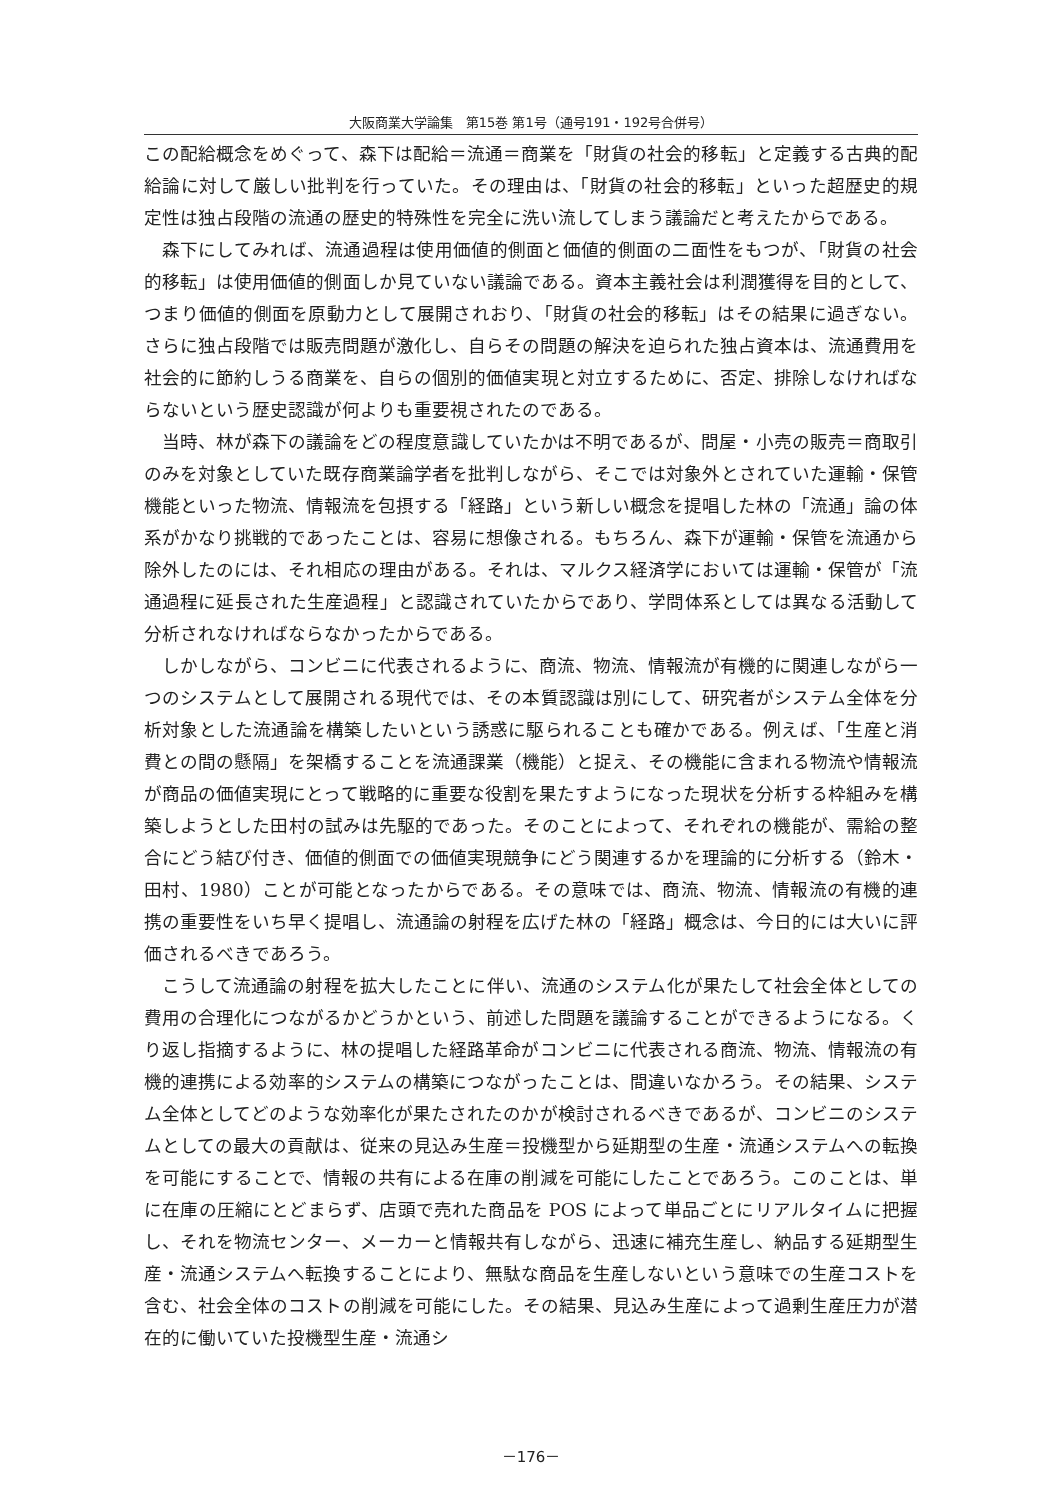大阪商業大学論集　第15巻 第1号（通号191・192号合併号）
この配給概念をめぐって、森下は配給＝流通＝商業を「財貨の社会的移転」と定義する古典的配給論に対して厳しい批判を行っていた。その理由は、「財貨の社会的移転」といった超歴史的規定性は独占段階の流通の歴史的特殊性を完全に洗い流してしまう議論だと考えたからである。
森下にしてみれば、流通過程は使用価値的側面と価値的側面の二面性をもつが、「財貨の社会的移転」は使用価値的側面しか見ていない議論である。資本主義社会は利潤獲得を目的として、つまり価値的側面を原動力として展開されおり、「財貨の社会的移転」はその結果に過ぎない。さらに独占段階では販売問題が激化し、自らその問題の解決を迫られた独占資本は、流通費用を社会的に節約しうる商業を、自らの個別的価値実現と対立するために、否定、排除しなければならないという歴史認識が何よりも重要視されたのである。
当時、林が森下の議論をどの程度意識していたかは不明であるが、問屋・小売の販売＝商取引のみを対象としていた既存商業論学者を批判しながら、そこでは対象外とされていた運輸・保管機能といった物流、情報流を包摂する「経路」という新しい概念を提唱した林の「流通」論の体系がかなり挑戦的であったことは、容易に想像される。もちろん、森下が運輸・保管を流通から除外したのには、それ相応の理由がある。それは、マルクス経済学においては運輸・保管が「流通過程に延長された生産過程」と認識されていたからであり、学問体系としては異なる活動して分析されなければならなかったからである。
しかしながら、コンビニに代表されるように、商流、物流、情報流が有機的に関連しながら一つのシステムとして展開される現代では、その本質認識は別にして、研究者がシステム全体を分析対象とした流通論を構築したいという誘惑に駆られることも確かである。例えば、「生産と消費との間の懸隔」を架橋することを流通課業（機能）と捉え、その機能に含まれる物流や情報流が商品の価値実現にとって戦略的に重要な役割を果たすようになった現状を分析する枠組みを構築しようとした田村の試みは先駆的であった。そのことによって、それぞれの機能が、需給の整合にどう結び付き、価値的側面での価値実現競争にどう関連するかを理論的に分析する（鈴木・田村、1980）ことが可能となったからである。その意味では、商流、物流、情報流の有機的連携の重要性をいち早く提唱し、流通論の射程を広げた林の「経路」概念は、今日的には大いに評価されるべきであろう。
こうして流通論の射程を拡大したことに伴い、流通のシステム化が果たして社会全体としての費用の合理化につながるかどうかという、前述した問題を議論することができるようになる。くり返し指摘するように、林の提唱した経路革命がコンビニに代表される商流、物流、情報流の有機的連携による効率的システムの構築につながったことは、間違いなかろう。その結果、システム全体としてどのような効率化が果たされたのかが検討されるべきであるが、コンビニのシステムとしての最大の貢献は、従来の見込み生産＝投機型から延期型の生産・流通システムへの転換を可能にすることで、情報の共有による在庫の削減を可能にしたことであろう。このことは、単に在庫の圧縮にとどまらず、店頭で売れた商品を POS によって単品ごとにリアルタイムに把握し、それを物流センター、メーカーと情報共有しながら、迅速に補充生産し、納品する延期型生産・流通システムへ転換することにより、無駄な商品を生産しないという意味での生産コストを含む、社会全体のコストの削減を可能にした。その結果、見込み生産によって過剰生産圧力が潜在的に働いていた投機型生産・流通シ
－176－